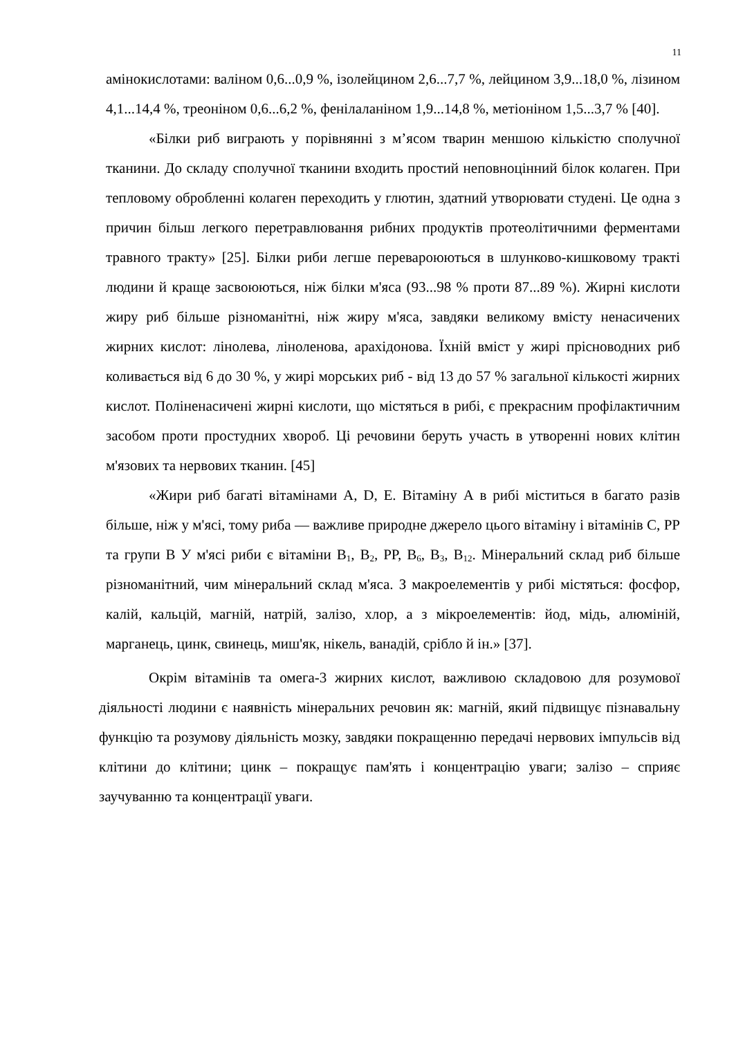11
амінокислотами: валіном 0,6...0,9 %, ізолейцином 2,6...7,7 %, лейцином 3,9...18,0 %, лізином 4,1...14,4 %, треоніном 0,6...6,2 %, фенілаланіном 1,9...14,8 %, метіоніном 1,5...3,7 % [40].
«Білки риб виграють у порівнянні з м’ясом тварин меншою кількістю сполучної тканини. До складу сполучної тканини входить простий неповноцінний білок колаген. При тепловому обробленні колаген переходить у глютин, здатний утворювати студені. Це одна з причин більш легкого перетравлювання рибних продуктів протеолітичними ферментами травного тракту» [25]. Білки риби легше перевароюються в шлунково-кишковому тракті людини й краще засвоюються, ніж білки м'яса (93...98 % проти 87...89 %). Жирні кислоти жиру риб більше різноманітні, ніж жиру м'яса, завдяки великому вмісту ненасичених жирних кислот: лінолева, ліноленова, арахідонова. Їхній вміст у жирі прісноводних риб коливається від 6 до 30 %, у жирі морських риб - від 13 до 57 % загальної кількості жирних кислот. Поліненасичені жирні кислоти, що містяться в рибі, є прекрасним профілактичним засобом проти простудних хвороб. Ці речовини беруть участь в утворенні нових клітин м'язових та нервових тканин. [45]
«Жири риб багаті вітамінами А, D, Е. Вітаміну А в рибі міститься в багато разів більше, ніж у м'ясі, тому риба — важливе природне джерело цього вітаміну і вітамінів С, РР та групи В У м'ясі риби є вітаміни В<sub>1</sub>, В<sub>2</sub>, РР, В<sub>6</sub>, В<sub>3</sub>, В<sub>12</sub>. Мінеральний склад риб більше різноманітний, чим мінеральний склад м'яса. З макроелементів у рибі містяться: фосфор, калій, кальцій, магній, натрій, залізо, хлор, а з мікроелементів: йод, мідь, алюміній, марганець, цинк, свинець, миш'як, нікель, ванадій, срібло й ін.» [37].
Окрім вітамінів та омега-3 жирних кислот, важливою складовою для розумової діяльності людини є наявність мінеральних речовин як: магній, який підвищує пізнавальну функцію та розумову діяльність мозку, завдяки покращенню передачі нервових імпульсів від клітини до клітини; цинк – покращує пам'ять і концентрацію уваги; залізо – сприяє заучуванню та концентрації уваги.